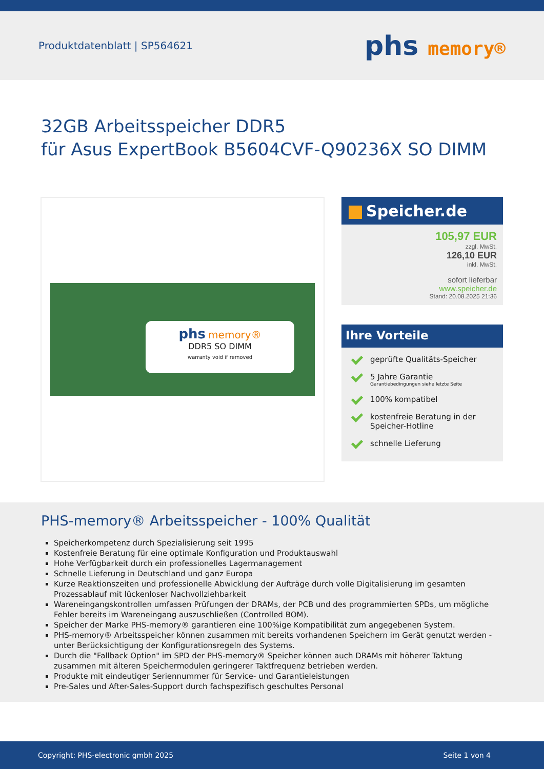Produktdatenblatt | SP564621
phs memory®
32GB Arbeitsspeicher DDR5
für Asus ExpertBook B5604CVF-Q90236X SO DIMM
phs memory®
DDR5 SO DIMM
warranty void if removed
Speicher.de
105,97 EUR
zzgl. MwSt.
126,10 EUR
inkl. MwSt.
sofort lieferbar
www.speicher.de
Stand: 20.08.2025 21:36
Ihre Vorteile
geprüfte Qualitäts-Speicher
5 Jahre Garantie
Garantiebedingungen siehe letzte Seite
100% kompatibel
kostenfreie Beratung in der Speicher-Hotline
schnelle Lieferung
PHS-memory® Arbeitsspeicher - 100% Qualität
Speicherkompetenz durch Spezialisierung seit 1995
Kostenfreie Beratung für eine optimale Konfiguration und Produktauswahl
Hohe Verfügbarkeit durch ein professionelles Lagermanagement
Schnelle Lieferung in Deutschland und ganz Europa
Kurze Reaktionszeiten und professionelle Abwicklung der Aufträge durch volle Digitalisierung im gesamten Prozessablauf mit lückenloser Nachvollziehbarkeit
Wareneingangskontrollen umfassen Prüfungen der DRAMs, der PCB und des programmierten SPDs, um mögliche Fehler bereits im Wareneingang auszuschließen (Controlled BOM).
Speicher der Marke PHS-memory® garantieren eine 100%ige Kompatibilität zum angegebenen System.
PHS-memory® Arbeitsspeicher können zusammen mit bereits vorhandenen Speichern im Gerät genutzt werden - unter Berücksichtigung der Konfigurationsregeln des Systems.
Durch die "Fallback Option" im SPD der PHS-memory® Speicher können auch DRAMs mit höherer Taktung zusammen mit älteren Speichermodulen geringerer Taktfrequenz betrieben werden.
Produkte mit eindeutiger Seriennummer für Service- und Garantieleistungen
Pre-Sales und After-Sales-Support durch fachspezifisch geschultes Personal
Copyright: PHS-electronic gmbh 2025 Seite 1 von 4